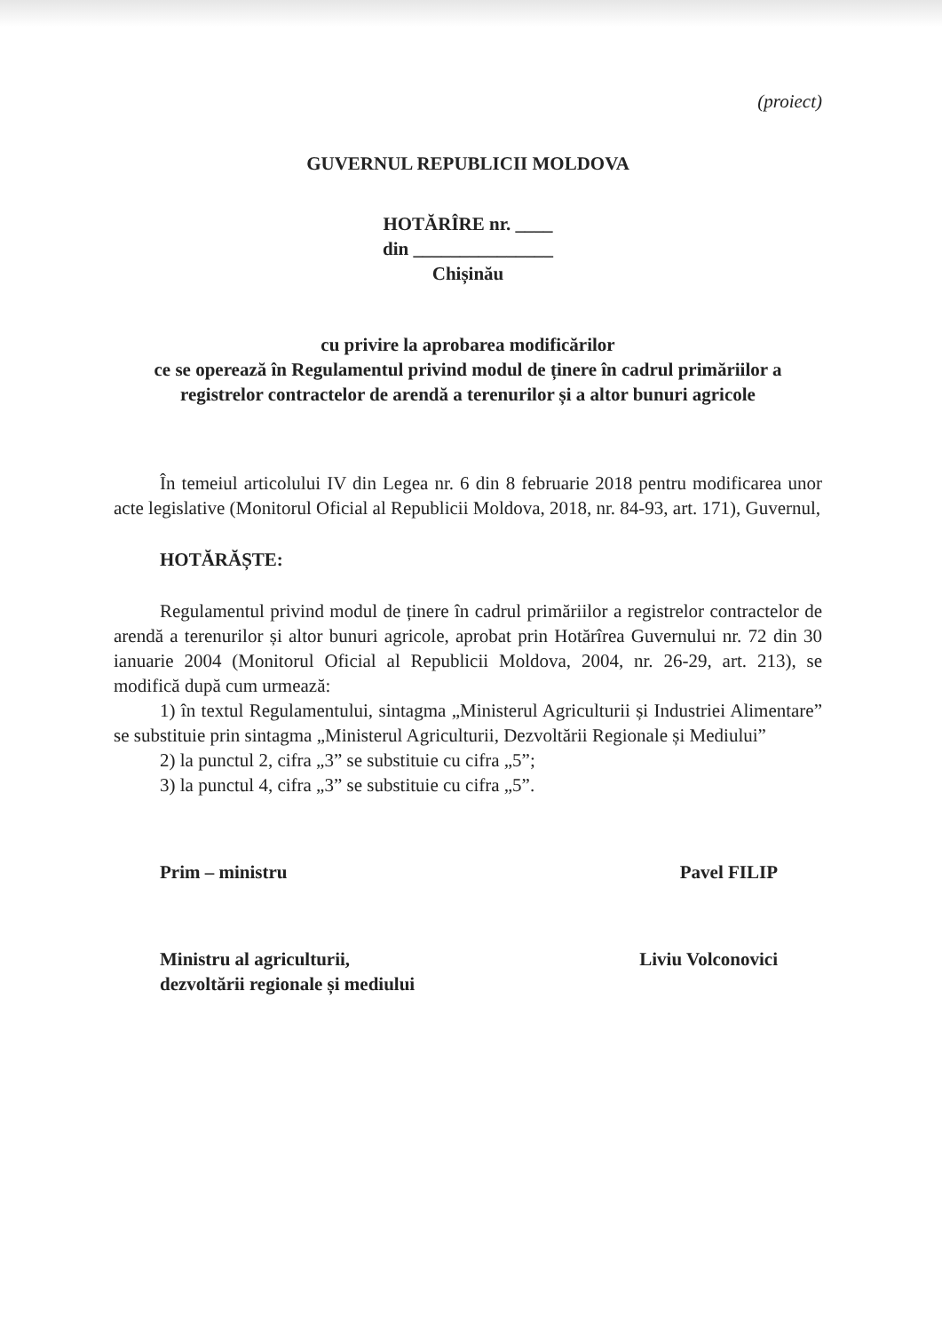(proiect)
GUVERNUL REPUBLICII MOLDOVA
HOTĂRÎRE nr. ____
din _______________
Chișinău
cu privire la aprobarea modificărilor
ce se operează în Regulamentul privind modul de ținere în cadrul primăriilor a registrelor contractelor de arendă a terenurilor și a altor bunuri agricole
În temeiul articolului IV din Legea nr. 6 din 8 februarie 2018 pentru modificarea unor acte legislative (Monitorul Oficial al Republicii Moldova, 2018, nr. 84-93, art. 171), Guvernul,
HOTĂRĂȘTE:
Regulamentul privind modul de ținere în cadrul primăriilor a registrelor contractelor de arendă a terenurilor și altor bunuri agricole, aprobat prin Hotărîrea Guvernului nr. 72 din 30 ianuarie 2004 (Monitorul Oficial al Republicii Moldova, 2004, nr. 26-29, art. 213), se modifică după cum urmează:
1) în textul Regulamentului, sintagma „Ministerul Agriculturii și Industriei Alimentare” se substituie prin sintagma „Ministerul Agriculturii, Dezvoltării Regionale și Mediului”
2) la punctul 2, cifra „3” se substituie cu cifra „5”;
3) la punctul 4, cifra „3” se substituie cu cifra „5”.
Prim – ministru Pavel FILIP
Ministru al agriculturii,
dezvoltării regionale și mediului Liviu Volconovici